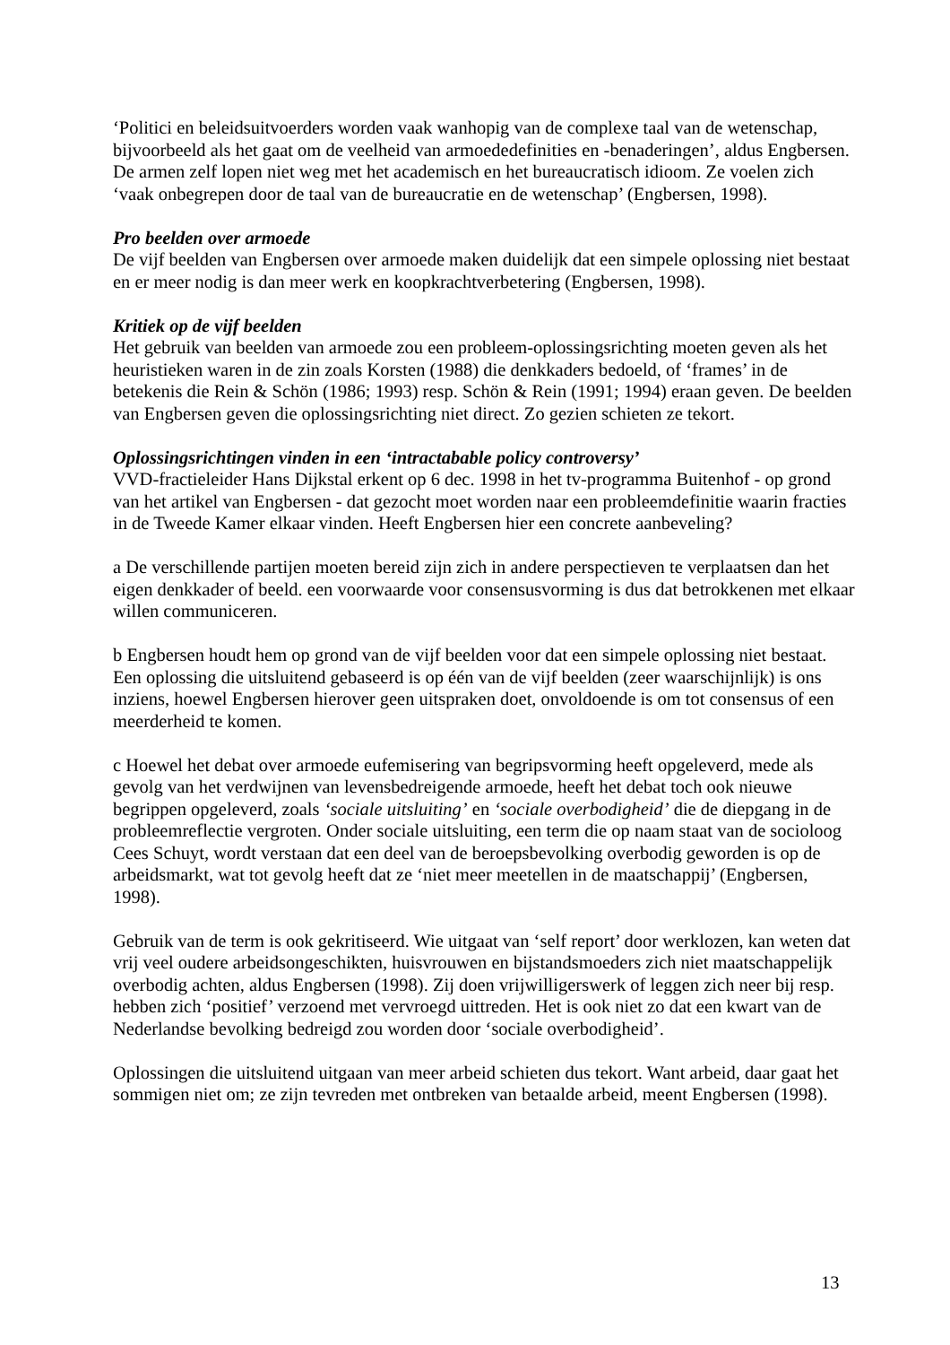‘Politici en beleidsuitvoerders worden vaak wanhopig van de complexe taal van de wetenschap, bijvoorbeeld als het gaat om de veelheid van armoededefinities en -benaderingen’, aldus Engbersen. De armen zelf lopen niet weg met het academisch en het bureaucratisch idioom. Ze voelen zich ‘vaak onbegrepen door de taal van de bureaucratie en de wetenschap’ (Engbersen, 1998).
Pro beelden over armoede
De vijf beelden van Engbersen over armoede maken duidelijk dat een simpele oplossing niet bestaat en er meer nodig is dan meer werk en koopkrachtverbetering (Engbersen, 1998).
Kritiek op de vijf beelden
Het gebruik van beelden van armoede zou een probleem-oplossingsrichting moeten geven als het heuristieken waren in de zin zoals Korsten (1988) die denkkaders bedoeld, of ‘frames’ in de betekenis die Rein & Schön (1986; 1993) resp. Schön & Rein (1991; 1994) eraan geven. De beelden van Engbersen geven die oplossingsrichting niet direct. Zo gezien schieten ze tekort.
Oplossingsrichtingen vinden in een ‘intractabable policy controversy’
VVD-fractieleider Hans Dijkstal erkent op 6 dec. 1998 in het tv-programma Buitenhof - op grond van het artikel van Engbersen - dat gezocht moet worden naar een probleemdefinitie waarin fracties in de Tweede Kamer elkaar vinden. Heeft Engbersen hier een concrete aanbeveling?
a De verschillende partijen moeten bereid zijn zich in andere perspectieven te verplaatsen dan het eigen denkkader of beeld. een voorwaarde voor consensusvorming is dus dat betrokkenen met elkaar willen communiceren.
b Engbersen houdt hem op grond van de vijf beelden voor dat een simpele oplossing niet bestaat. Een oplossing die uitsluitend gebaseerd is op één van de vijf beelden (zeer waarschijnlijk) is ons inziens, hoewel Engbersen hierover geen uitspraken doet, onvoldoende is om tot consensus of een meerderheid te komen.
c Hoewel het debat over armoede eufemisering van begripsvorming heeft opgeleverd, mede als gevolg van het verdwijnen van levensbedreigende armoede, heeft het debat toch ook nieuwe begrippen opgeleverd, zoals ‘sociale uitsluiting’ en ‘sociale overbodigheid’ die de diepgang in de probleemreflectie vergroten. Onder sociale uitsluiting, een term die op naam staat van de socioloog Cees Schuyt, wordt verstaan dat een deel van de beroepsbevolking overbodig geworden is op de arbeidsmarkt, wat tot gevolg heeft dat ze ‘niet meer meetellen in de maatschappij’ (Engbersen, 1998).
Gebruik van de term is ook gekritiseerd. Wie uitgaat van ‘self report’ door werklozen, kan weten dat vrij veel oudere arbeidsongeschikten, huisvrouwen en bijstandsmoeders zich niet maatschappelijk overbodig achten, aldus Engbersen (1998). Zij doen vrijwilligerswerk of leggen zich neer bij resp. hebben zich ‘positief’ verzoend met vervroegd uittreden. Het is ook niet zo dat een kwart van de Nederlandse bevolking bedreigd zou worden door ‘sociale overbodigheid’.
Oplossingen die uitsluitend uitgaan van meer arbeid schieten dus tekort. Want arbeid, daar gaat het sommigen niet om; ze zijn tevreden met ontbreken van betaalde arbeid, meent Engbersen (1998).
13